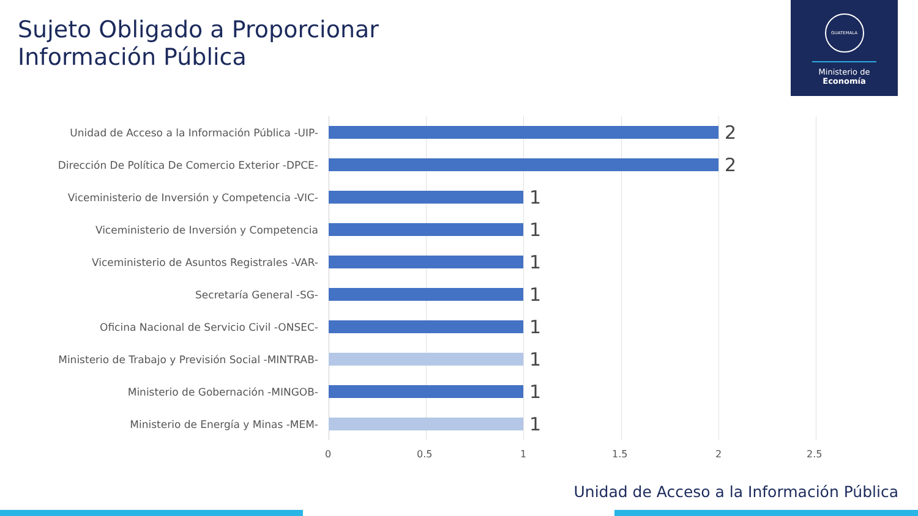Sujeto Obligado a Proporcionar
Información Pública
GUATEMALA
Ministerio de
Economía
Unidad de Acceso a la Información Pública -UIP-
2
Dirección De Política De Comercio Exterior -DPCE-
2
Viceministerio de Inversión y Competencia -VIC-
1
Viceministerio de Inversión y Competencia
1
Viceministerio de Asuntos Registrales -VAR-
1
Secretaría General -SG-
1
Oficina Nacional de Servicio Civil -ONSEC-
1
Ministerio de Trabajo y Previsión Social -MINTRAB-
1
Ministerio de Gobernación -MINGOB-
1
Ministerio de Energía y Minas -MEM-
1
0 0.5 1 1.5 2 2.5
Unidad de Acceso a la Información Pública